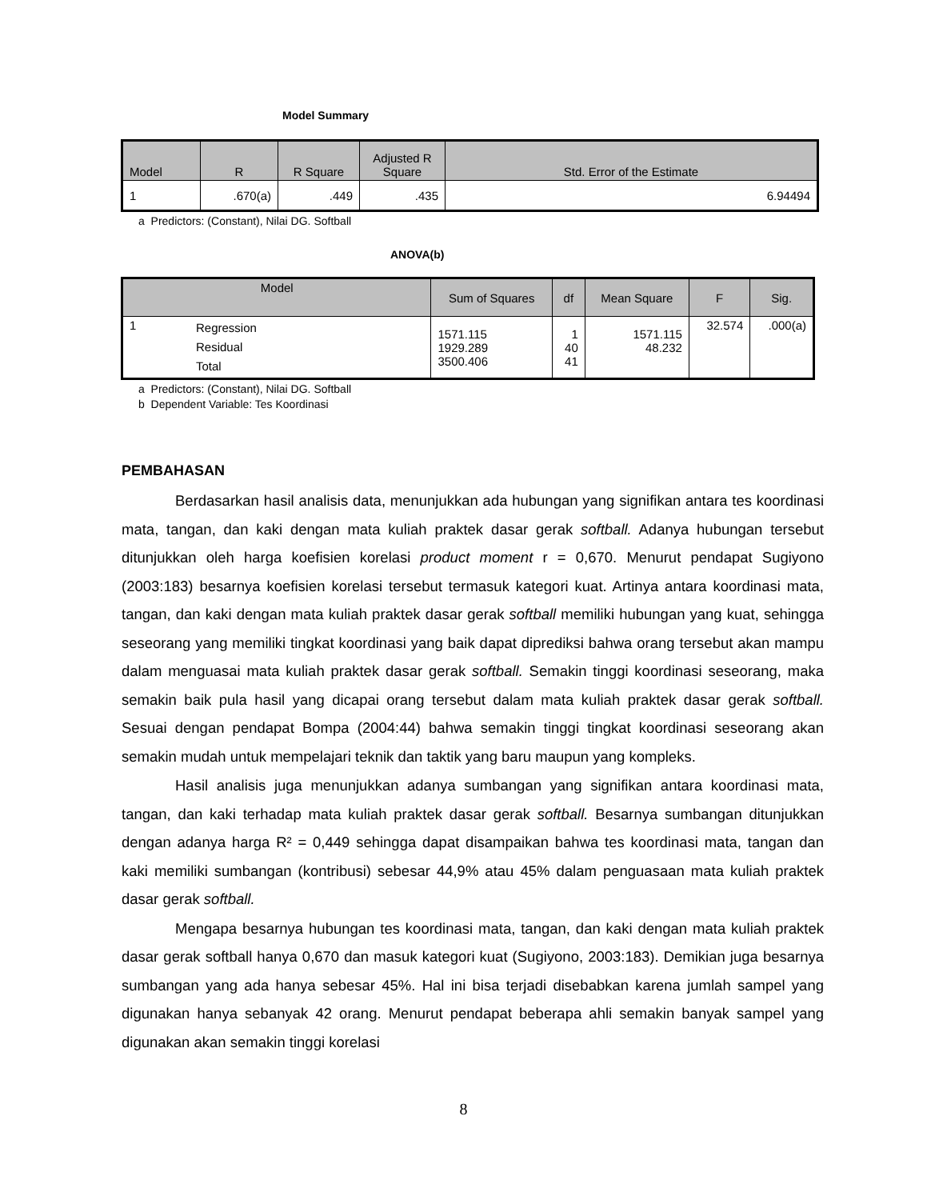Model Summary
| Model | R | R Square | Adjusted R Square | Std. Error of the Estimate |
| --- | --- | --- | --- | --- |
| 1 | .670(a) | .449 | .435 | 6.94494 |
a Predictors: (Constant), Nilai DG. Softball
ANOVA(b)
| Model | | Sum of Squares | df | Mean Square | F | Sig. |
| --- | --- | --- | --- | --- | --- | --- |
| 1 | Regression Residual Total | 1571.115 1929.289 3500.406 | 1 40 41 | 1571.115 48.232 | 32.574 | .000(a) |
a Predictors: (Constant), Nilai DG. Softball
b Dependent Variable: Tes Koordinasi
PEMBAHASAN
Berdasarkan hasil analisis data, menunjukkan ada hubungan yang signifikan antara tes koordinasi mata, tangan, dan kaki dengan mata kuliah praktek dasar gerak softball. Adanya hubungan tersebut ditunjukkan oleh harga koefisien korelasi product moment r = 0,670. Menurut pendapat Sugiyono (2003:183) besarnya koefisien korelasi tersebut termasuk kategori kuat. Artinya antara koordinasi mata, tangan, dan kaki dengan mata kuliah praktek dasar gerak softball memiliki hubungan yang kuat, sehingga seseorang yang memiliki tingkat koordinasi yang baik dapat diprediksi bahwa orang tersebut akan mampu dalam menguasai mata kuliah praktek dasar gerak softball. Semakin tinggi koordinasi seseorang, maka semakin baik pula hasil yang dicapai orang tersebut dalam mata kuliah praktek dasar gerak softball. Sesuai dengan pendapat Bompa (2004:44) bahwa semakin tinggi tingkat koordinasi seseorang akan semakin mudah untuk mempelajari teknik dan taktik yang baru maupun yang kompleks.
Hasil analisis juga menunjukkan adanya sumbangan yang signifikan antara koordinasi mata, tangan, dan kaki terhadap mata kuliah praktek dasar gerak softball. Besarnya sumbangan ditunjukkan dengan adanya harga R² = 0,449 sehingga dapat disampaikan bahwa tes koordinasi mata, tangan dan kaki memiliki sumbangan (kontribusi) sebesar 44,9% atau 45% dalam penguasaan mata kuliah praktek dasar gerak softball.
Mengapa besarnya hubungan tes koordinasi mata, tangan, dan kaki dengan mata kuliah praktek dasar gerak softball hanya 0,670 dan masuk kategori kuat (Sugiyono, 2003:183). Demikian juga besarnya sumbangan yang ada hanya sebesar 45%. Hal ini bisa terjadi disebabkan karena jumlah sampel yang digunakan hanya sebanyak 42 orang. Menurut pendapat beberapa ahli semakin banyak sampel yang digunakan akan semakin tinggi korelasi
8